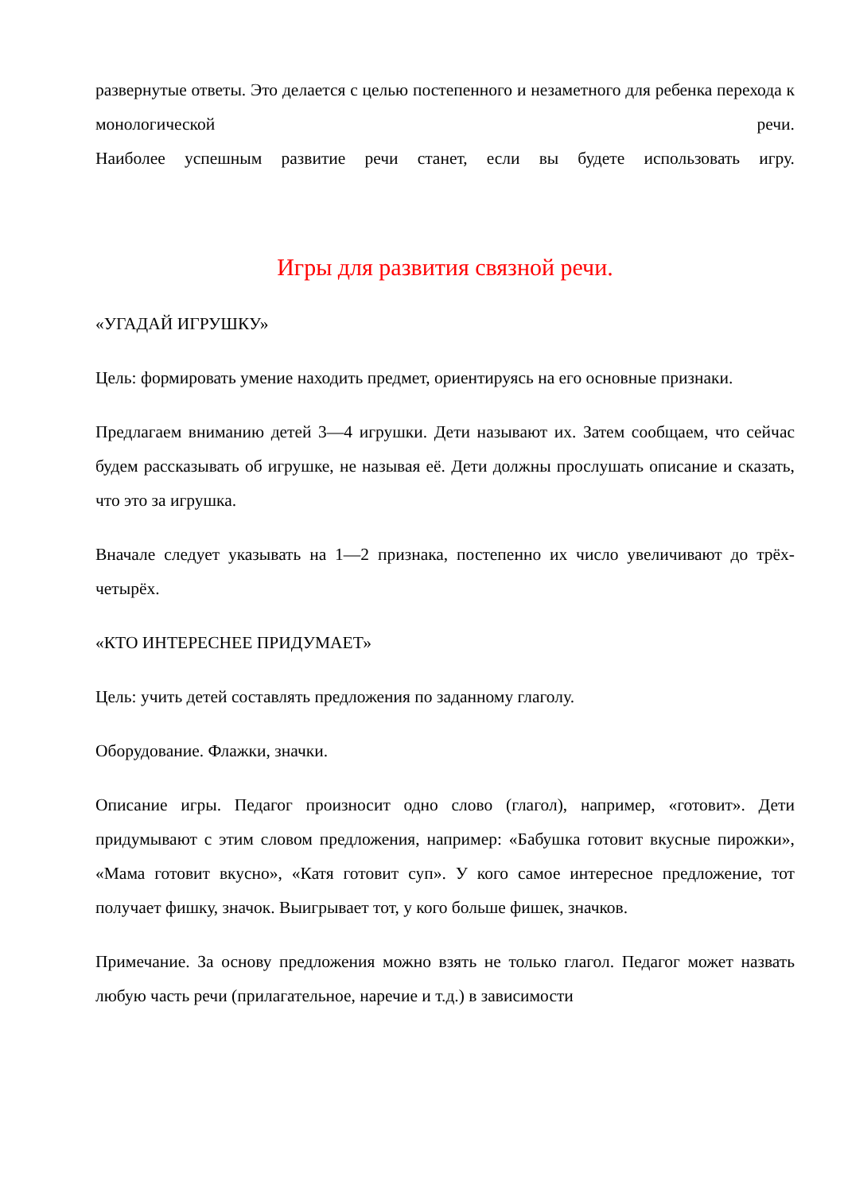развернутые ответы. Это делается с целью постепенного и незаметного для ребенка перехода к монологической речи.
Наиболее успешным развитие речи станет, если вы будете использовать игру.
Игры для развития связной речи.
«УГАДАЙ ИГРУШКУ»
Цель: формировать умение находить предмет, ориентируясь на его основные признаки.
Предлагаем вниманию детей 3—4 игрушки. Дети называют их. Затем сообщаем, что сейчас будем рассказывать об игрушке, не называя её. Дети должны прослушать описание и сказать, что это за игрушка.
Вначале следует указывать на 1—2 признака, постепенно их число увеличивают до трёх-четырёх.
«КТО ИНТЕРЕСНЕЕ ПРИДУМАЕТ»
Цель: учить детей составлять предложения по заданному глаголу.
Оборудование. Флажки, значки.
Описание игры. Педагог произносит одно слово (глагол), например, «готовит». Дети придумывают с этим словом предложения, например: «Бабушка готовит вкусные пирожки», «Мама готовит вкусно», «Катя готовит суп». У кого самое интересное предложение, тот получает фишку, значок. Выигрывает тот, у кого больше фишек, значков.
Примечание. За основу предложения можно взять не только глагол. Педагог может назвать любую часть речи (прилагательное, наречие и т.д.) в зависимости